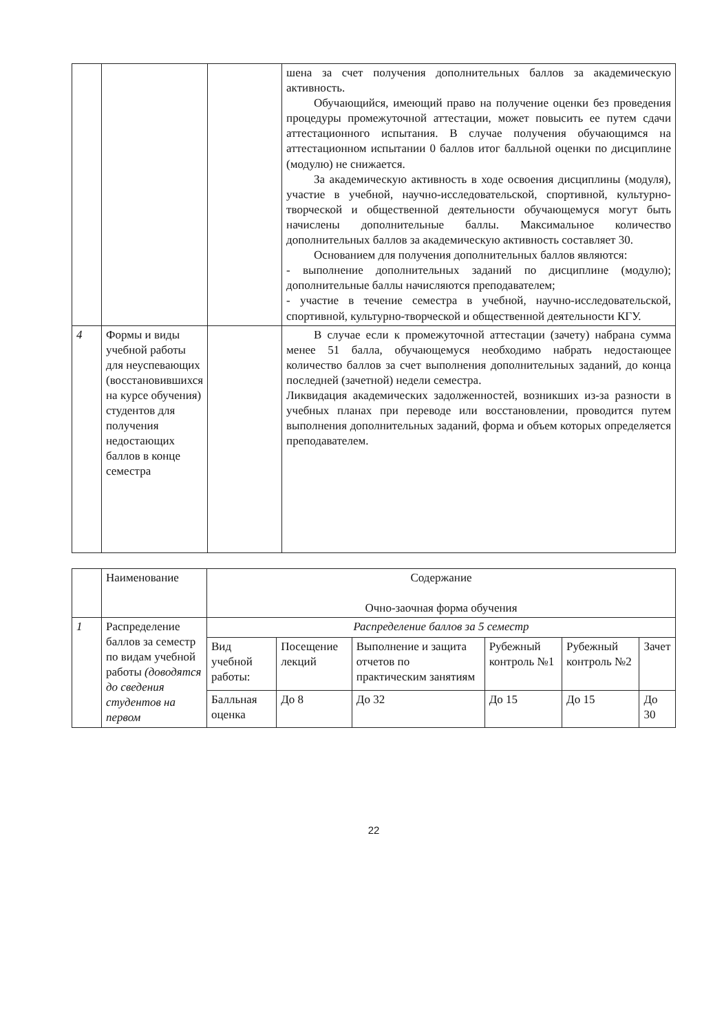| | | | шена за счет получения дополнительных баллов за академическую активность. Обучающийся, имеющий право на получение оценки без проведения процедуры промежуточной аттестации, может повысить ее путем сдачи аттестационного испытания. В случае получения обучающимся на аттестационном испытании 0 баллов итог балльной оценки по дисциплине (модулю) не снижается. За академическую активность в ходе освоения дисциплины (модуля), участие в учебной, научно-исследовательской, спортивной, культурно-творческой и общественной деятельности обучающемуся могут быть начислены дополнительные баллы. Максимальное количество дополнительных баллов за академическую активность составляет 30. Основанием для получения дополнительных баллов являются: - выполнение дополнительных заданий по дисциплине (модулю); дополнительные баллы начисляются преподавателем; - участие в течение семестра в учебной, научно-исследовательской, спортивной, культурно-творческой и общественной деятельности КГУ. |
| 4 | Формы и виды учебной работы для неуспевающих (восстановившихся на курсе обучения) студентов для получения недостающих баллов в конце семестра | | В случае если к промежуточной аттестации (зачету) набрана сумма менее 51 балла, обучающемуся необходимо набрать недостающее количество баллов за счет выполнения дополнительных заданий, до конца последней (зачетной) недели семестра. Ликвидация академических задолженностей, возникших из-за разности в учебных планах при переводе или восстановлении, проводится путем выполнения дополнительных заданий, форма и объем которых определяется преподавателем. |
| | Наименование | Содержание Очно-заочная форма обучения | | | | | |
| 1 | Распределение баллов за семестр по видам учебной работы (доводятся до сведения студентов на первом | Распределение баллов за 5 семестр | | | | | |
| | | Вид учебной работы: | Посещение лекций | Выполнение и защита отчетов по практическим занятиям | Рубежный контроль №1 | Рубежный контроль №2 | Зачет |
| | | Балльная оценка | До 8 | До 32 | До 15 | До 15 | До 30 |
22